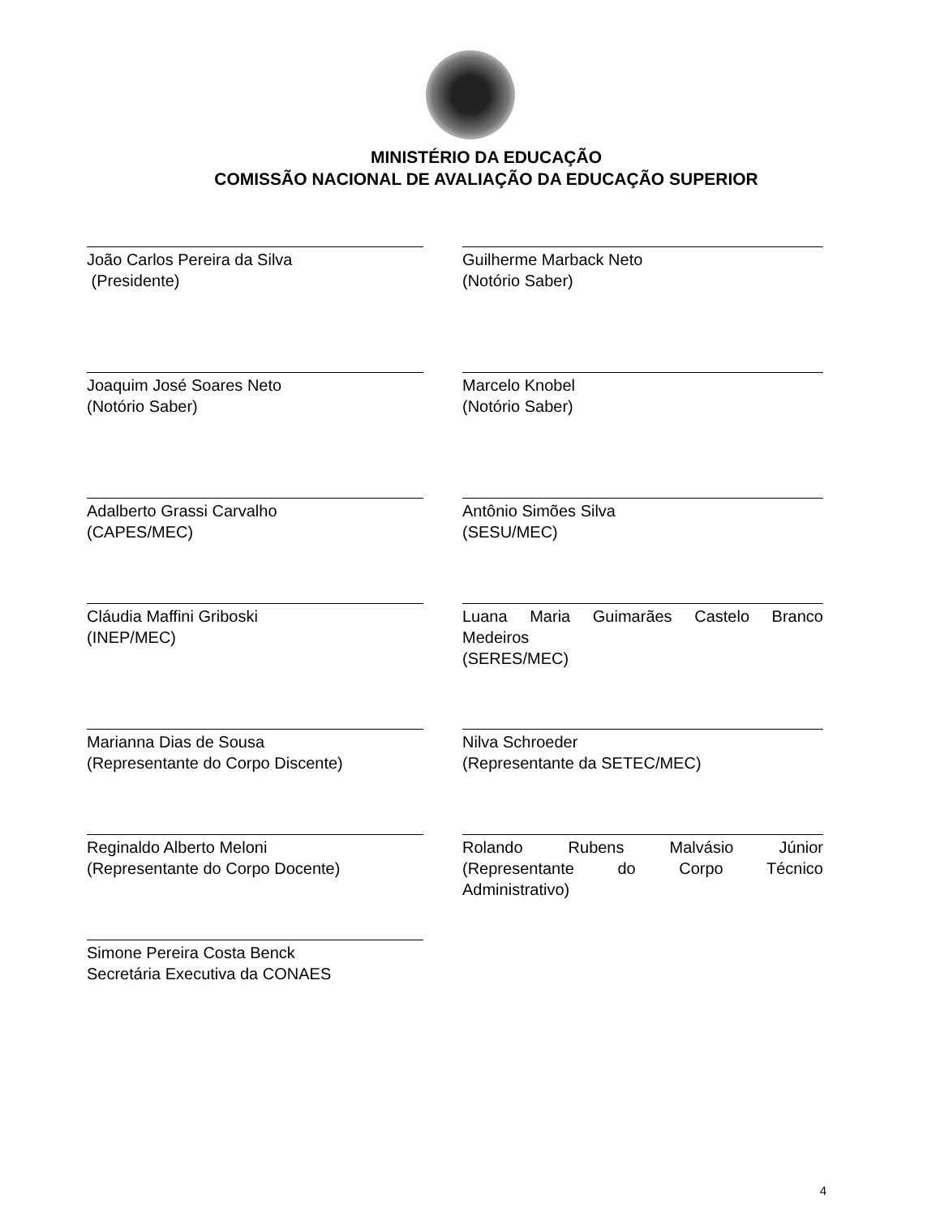MINISTÉRIO DA EDUCAÇÃO
COMISSÃO NACIONAL DE AVALIAÇÃO DA EDUCAÇÃO SUPERIOR
João Carlos Pereira da Silva
(Presidente)
Guilherme Marback Neto
(Notório Saber)
Joaquim José Soares Neto
(Notório Saber)
Marcelo Knobel
(Notório Saber)
Adalberto Grassi Carvalho
(CAPES/MEC)
Antônio Simões Silva
(SESU/MEC)
Cláudia Maffini Griboski
(INEP/MEC)
Luana Maria Guimarães Castelo Branco
Medeiros
(SERES/MEC)
Marianna Dias de Sousa
(Representante do Corpo Discente)
Nilva Schroeder
(Representante da SETEC/MEC)
Reginaldo Alberto Meloni
(Representante do Corpo Docente)
Rolando Rubens Malvásio Júnior
(Representante do Corpo Técnico
Administrativo)
Simone Pereira Costa Benck
Secretária Executiva da CONAES
4